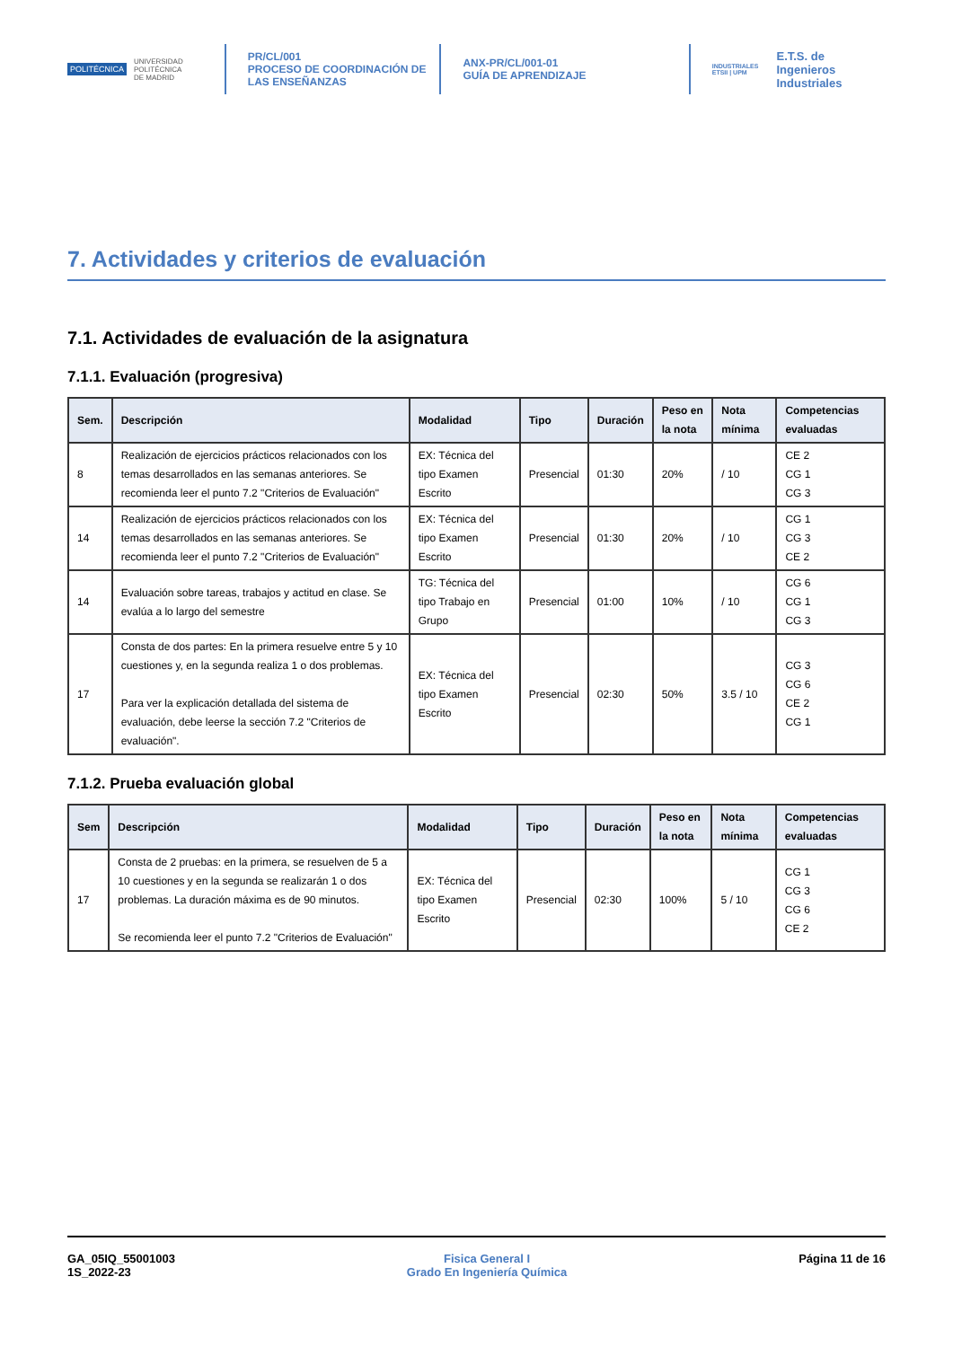POLITÉCNICA UNIVERSIDAD
POLITÉCNICA
DE MADRID
PR/CL/001
PROCESO DE COORDINACIÓN DE
LAS ENSEÑANZAS
ANX-PR/CL/001-01
GUÍA DE APRENDIZAJE
INDUSTRIALES
ETSII | UPM E.T.S. de Ingenieros
Industriales
7. Actividades y criterios de evaluación
7.1. Actividades de evaluación de la asignatura
7.1.1. Evaluación (progresiva)
| Sem. | Descripción | Modalidad | Tipo | Duración | Peso en la nota | Nota mínima | Competencias evaluadas |
| --- | --- | --- | --- | --- | --- | --- | --- |
| 8 | Realización de ejercicios prácticos relacionados con los temas desarrollados en las semanas anteriores. Se recomienda leer el punto 7.2 "Criterios de Evaluación" | EX: Técnica del tipo Examen Escrito | Presencial | 01:30 | 20% | / 10 | CE 2 CG 1 CG 3 |
| 14 | Realización de ejercicios prácticos relacionados con los temas desarrollados en las semanas anteriores. Se recomienda leer el punto 7.2 "Criterios de Evaluación" | EX: Técnica del tipo Examen Escrito | Presencial | 01:30 | 20% | / 10 | CG 1 CG 3 CE 2 |
| 14 | Evaluación sobre tareas, trabajos y actitud en clase. Se evalúa a lo largo del semestre | TG: Técnica del tipo Trabajo en Grupo | Presencial | 01:00 | 10% | / 10 | CG 6 CG 1 CG 3 |
| 17 | Consta de dos partes: En la primera resuelve entre 5 y 10 cuestiones y, en la segunda realiza 1 o dos problemas. Para ver la explicación detallada del sistema de evaluación, debe leerse la sección 7.2 "Criterios de evaluación". | EX: Técnica del tipo Examen Escrito | Presencial | 02:30 | 50% | 3.5 / 10 | CG 3 CG 6 CE 2 CG 1 |
7.1.2. Prueba evaluación global
| Sem | Descripción | Modalidad | Tipo | Duración | Peso en la nota | Nota mínima | Competencias evaluadas |
| --- | --- | --- | --- | --- | --- | --- | --- |
| 17 | Consta de 2 pruebas: en la primera, se resuelven de 5 a 10 cuestiones y en la segunda se realizarán 1 o dos problemas. La duración máxima es de 90 minutos. Se recomienda leer el punto 7.2 "Criterios de Evaluación" | EX: Técnica del tipo Examen Escrito | Presencial | 02:30 | 100% | 5 / 10 | CG 1 CG 3 CG 6 CE 2 |
GA_05IQ_55001003
1S_2022-23
Fisica General I
Grado En Ingeniería Química
Página 11 de 16